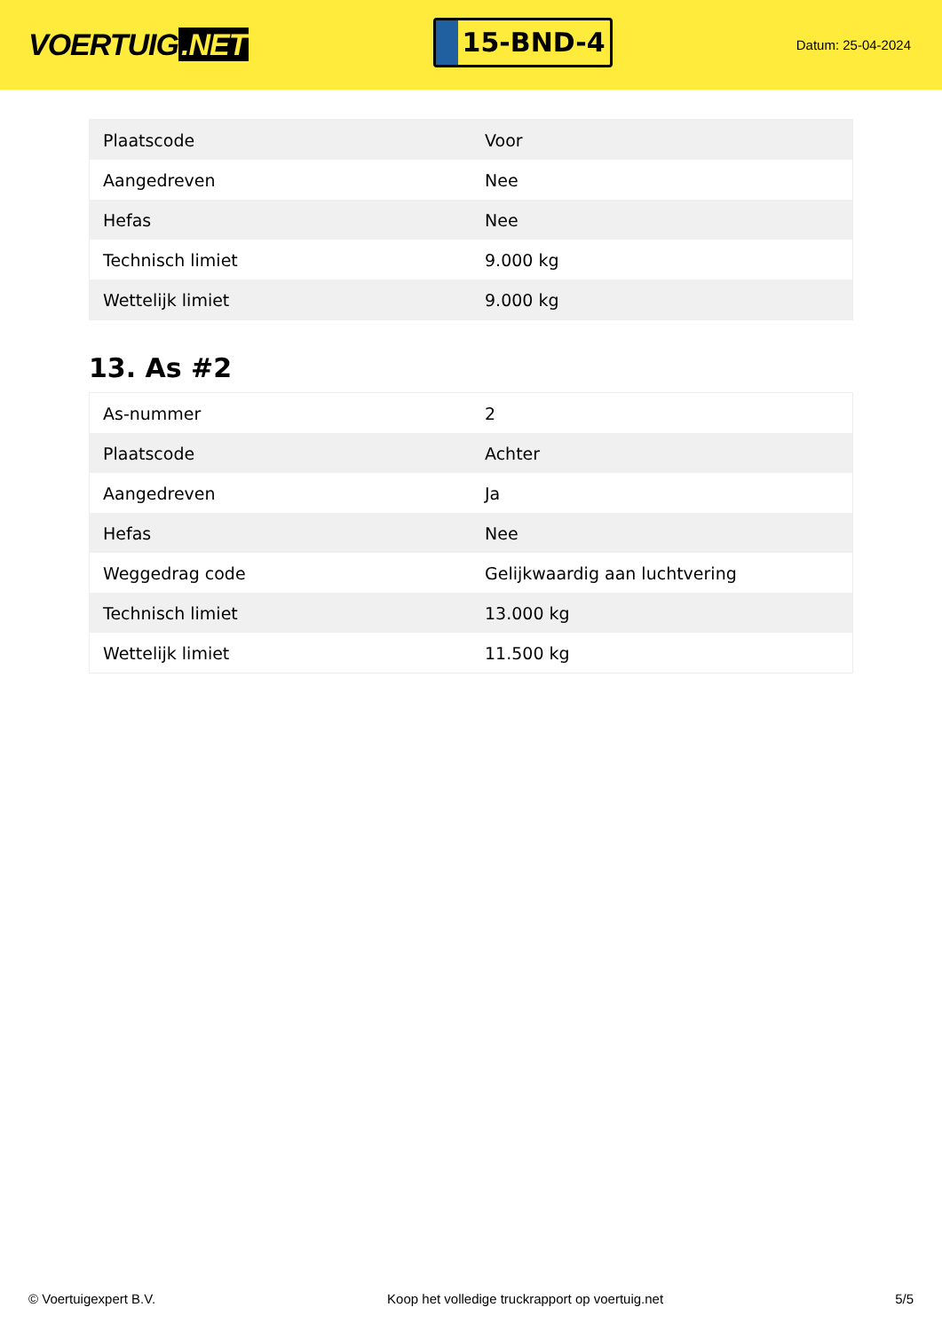VOERTUIG.NET
15-BND-4
Datum: 25-04-2024
| Plaatscode | Voor |
| Aangedreven | Nee |
| Hefas | Nee |
| Technisch limiet | 9.000 kg |
| Wettelijk limiet | 9.000 kg |
13. As #2
| As-nummer | 2 |
| Plaatscode | Achter |
| Aangedreven | Ja |
| Hefas | Nee |
| Weggedrag code | Gelijkwaardig aan luchtvering |
| Technisch limiet | 13.000 kg |
| Wettelijk limiet | 11.500 kg |
© Voertuigexpert B.V. Koop het volledige truckrapport op voertuig.net 5/5